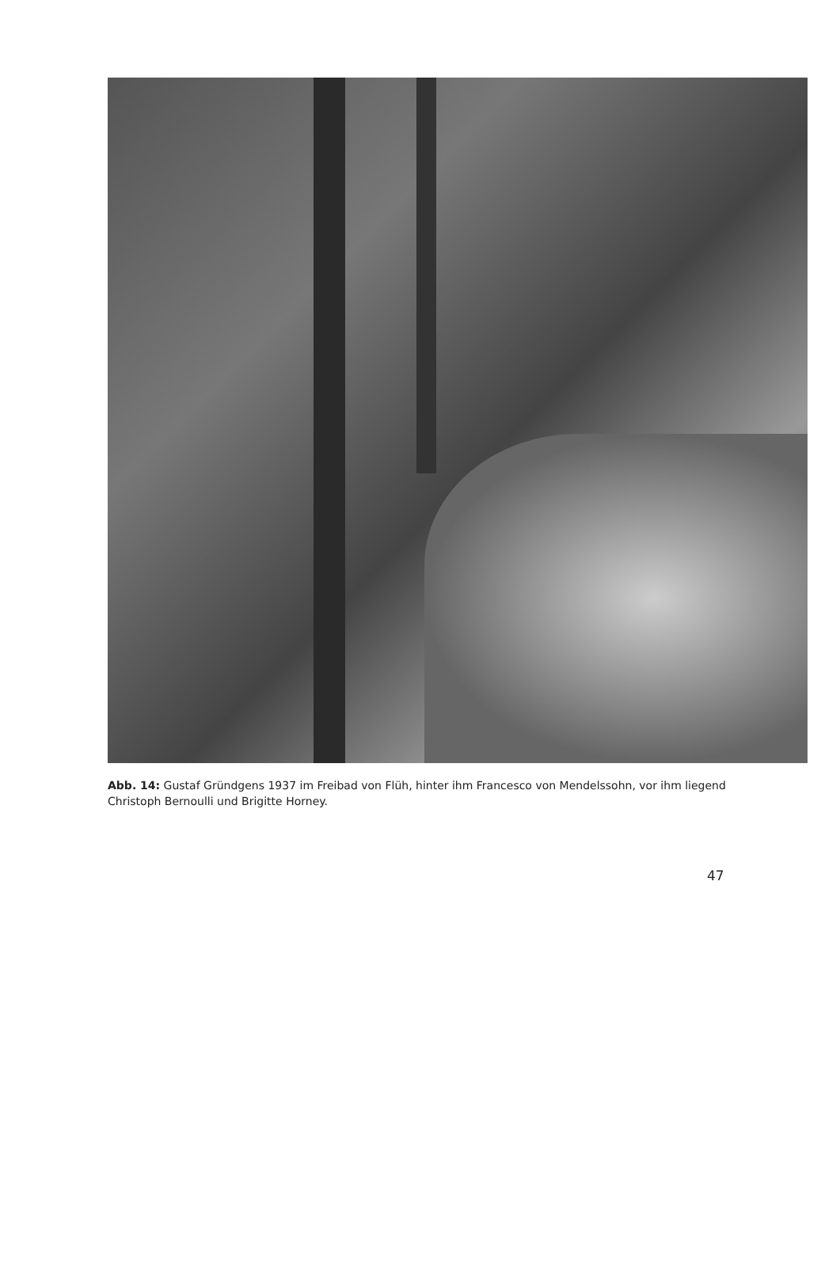Abb. 14: Gustaf Gründgens 1937 im Freibad von Flüh, hinter ihm Francesco von Mendelssohn, vor ihm liegend Christoph Bernoulli und Brigitte Horney.
47